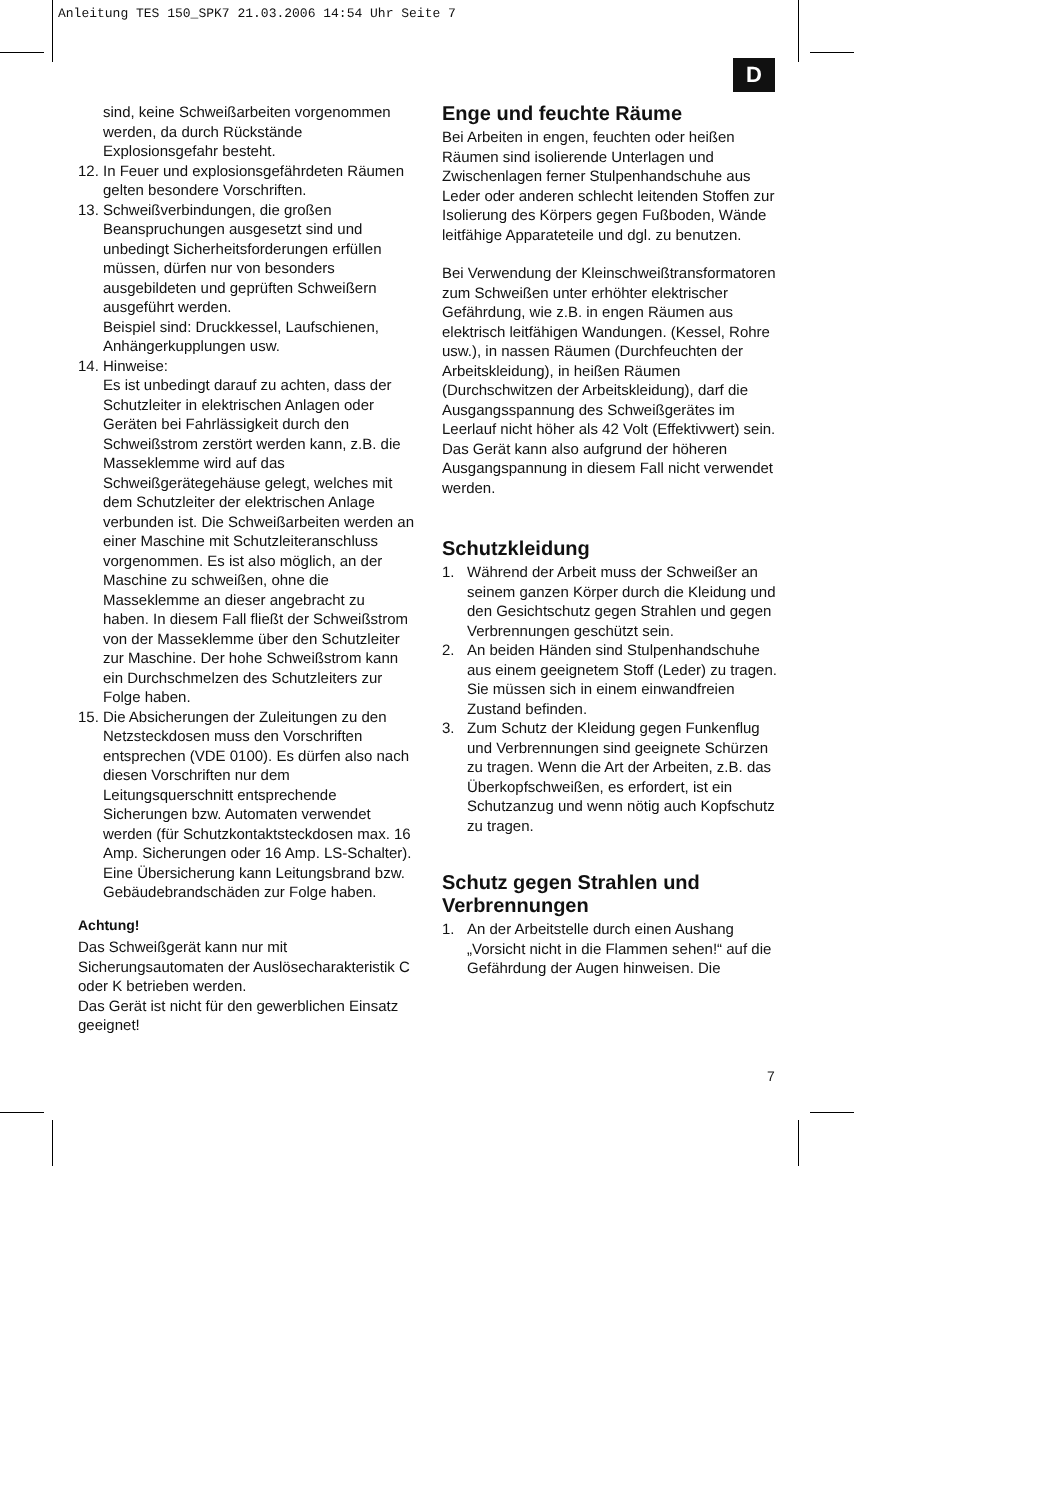Anleitung TES 150_SPK7 21.03.2006 14:54 Uhr Seite 7
D
sind, keine Schweißarbeiten vorgenommen werden, da durch Rückstände Explosionsgefahr besteht.
12. In Feuer und explosionsgefährdeten Räumen gelten besondere Vorschriften.
13. Schweißverbindungen, die großen Beanspruchungen ausgesetzt sind und unbedingt Sicherheitsforderungen erfüllen müssen, dürfen nur von besonders ausgebildeten und geprüften Schweißern ausgeführt werden.
Beispiel sind: Druckkessel, Laufschienen, Anhängerkupplungen usw.
14. Hinweise:
Es ist unbedingt darauf zu achten, dass der Schutzleiter in elektrischen Anlagen oder Geräten bei Fahrlässigkeit durch den Schweißstrom zerstört werden kann, z.B. die Masseklemme wird auf das Schweißgerätegehäuse gelegt, welches mit dem Schutzleiter der elektrischen Anlage verbunden ist. Die Schweißarbeiten werden an einer Maschine mit Schutzleiteranschluss vorgenommen. Es ist also möglich, an der Maschine zu schweißen, ohne die Masseklemme an dieser angebracht zu haben. In diesem Fall fließt der Schweißstrom von der Masseklemme über den Schutzleiter zur Maschine. Der hohe Schweißstrom kann ein Durchschmelzen des Schutzleiters zur Folge haben.
15. Die Absicherungen der Zuleitungen zu den Netzsteckdosen muss den Vorschriften entsprechen (VDE 0100). Es dürfen also nach diesen Vorschriften nur dem Leitungsquerschnitt entsprechende Sicherungen bzw. Automaten verwendet werden (für Schutzkontaktsteckdosen max. 16 Amp. Sicherungen oder 16 Amp. LS-Schalter). Eine Übersicherung kann Leitungsbrand bzw. Gebäudebrandschäden zur Folge haben.
Achtung!
Das Schweißgerät kann nur mit Sicherungsautomaten der Auslösecharakteristik C oder K betrieben werden.
Das Gerät ist nicht für den gewerblichen Einsatz geeignet!
Enge und feuchte Räume
Bei Arbeiten in engen, feuchten oder heißen Räumen sind isolierende Unterlagen und Zwischenlagen ferner Stulpenhandschuhe aus Leder oder anderen schlecht leitenden Stoffen zur Isolierung des Körpers gegen Fußboden, Wände leitfähige Apparateteile und dgl. zu benutzen.
Bei Verwendung der Kleinschweißtransformatoren zum Schweißen unter erhöhter elektrischer Gefährdung, wie z.B. in engen Räumen aus elektrisch leitfähigen Wandungen. (Kessel, Rohre usw.), in nassen Räumen (Durchfeuchten der Arbeitskleidung), in heißen Räumen (Durchschwitzen der Arbeitskleidung), darf die Ausgangsspannung des Schweißgerätes im Leerlauf nicht höher als 42 Volt (Effektivwert) sein. Das Gerät kann also aufgrund der höheren Ausgangspannung in diesem Fall nicht verwendet werden.
Schutzkleidung
1. Während der Arbeit muss der Schweißer an seinem ganzen Körper durch die Kleidung und den Gesichtschutz gegen Strahlen und gegen Verbrennungen geschützt sein.
2. An beiden Händen sind Stulpenhandschuhe aus einem geeignetem Stoff (Leder) zu tragen. Sie müssen sich in einem einwandfreien Zustand befinden.
3. Zum Schutz der Kleidung gegen Funkenflug und Verbrennungen sind geeignete Schürzen zu tragen. Wenn die Art der Arbeiten, z.B. das Überkopfschweißen, es erfordert, ist ein Schutzanzug und wenn nötig auch Kopfschutz zu tragen.
Schutz gegen Strahlen und Verbrennungen
1. An der Arbeitstelle durch einen Aushang „Vorsicht nicht in die Flammen sehen!“ auf die Gefährdung der Augen hinweisen. Die
7